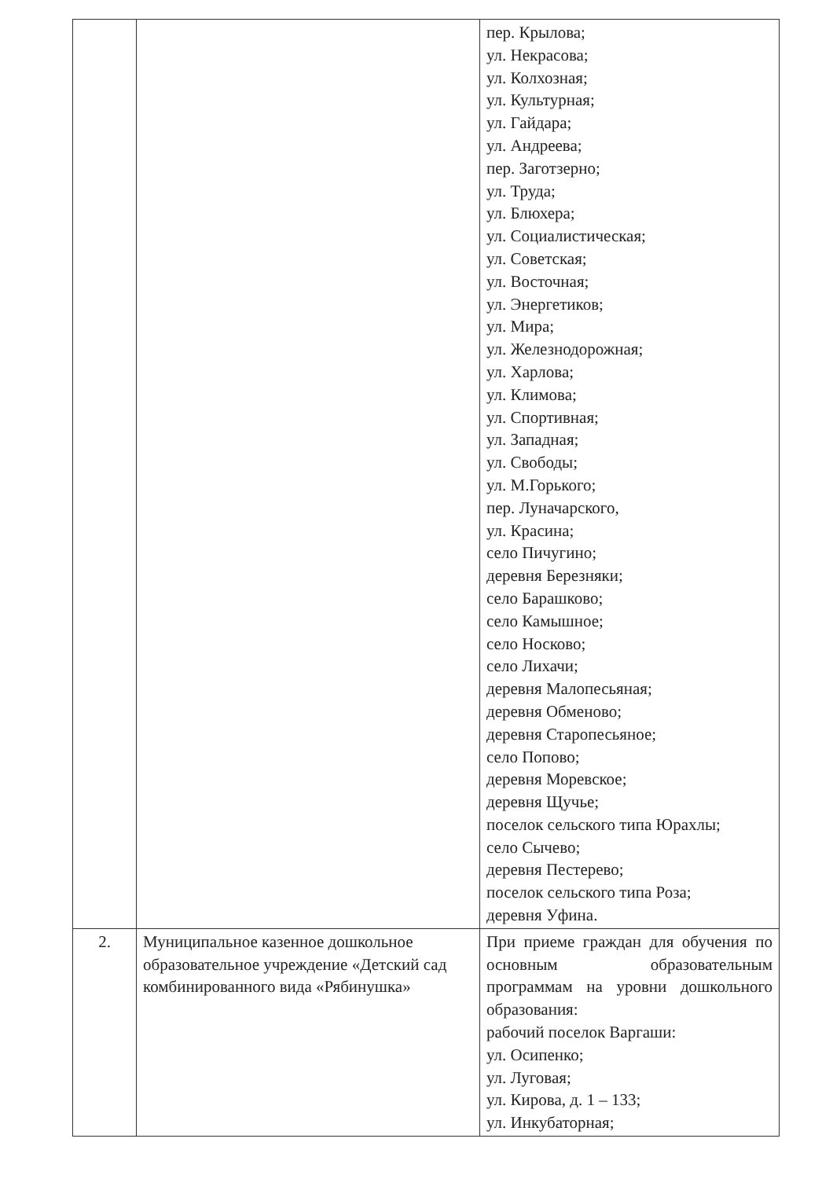| | | пер. Крылова; ул. Некрасова; ул. Колхозная; ул. Культурная; ул. Гайдара; ул. Андреева; пер. Заготзерно; ул. Труда; ул. Блюхера; ул. Социалистическая; ул. Советская; ул. Восточная; ул. Энергетиков; ул. Мира; ул. Железнодорожная; ул. Харлова; ул. Климова; ул. Спортивная; ул. Западная; ул. Свободы; ул. М.Горького; пер. Луначарского, ул. Красина; село Пичугино; деревня Березняки; село Барашково; село Камышное; село Носково; село Лихачи; деревня Малопесьяная; деревня Обменово; деревня Старопесьяное; село Попово; деревня Моревское; деревня Щучье; поселок сельского типа Юрахлы; село Сычево; деревня Пестерево; поселок сельского типа Роза; деревня Уфина. |
| 2. | Муниципальное казенное дошкольное образовательное учреждение «Детский сад комбинированного вида «Рябинушка» | При приеме граждан для обучения по основным образовательным программам на уровни дошкольного образования: рабочий поселок Варгаши: ул. Осипенко; ул. Луговая; ул. Кирова, д. 1 – 133; ул. Инкубаторная; |